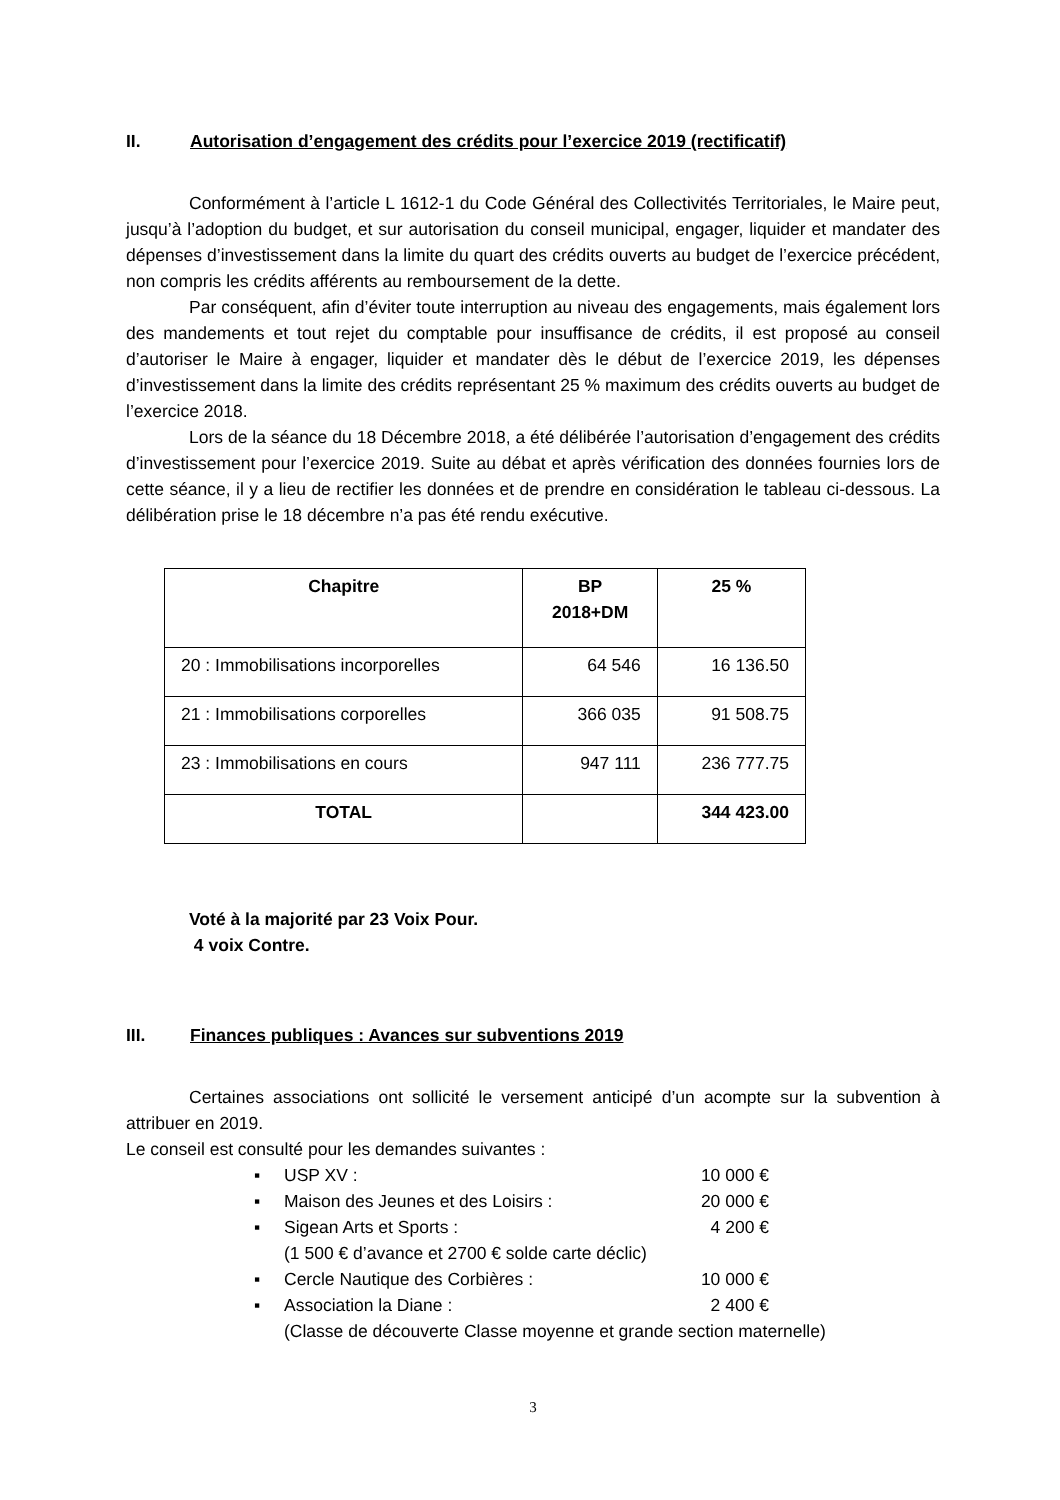II. Autorisation d’engagement des crédits pour l’exercice 2019 (rectificatif)
Conformément à l’article L 1612-1 du Code Général des Collectivités Territoriales, le Maire peut, jusqu’à l’adoption du budget, et sur autorisation du conseil municipal, engager, liquider et mandater des dépenses d’investissement dans la limite du quart des crédits ouverts au budget de l’exercice précédent, non compris les crédits afférents au remboursement de la dette.
Par conséquent, afin d’éviter toute interruption au niveau des engagements, mais également lors des mandements et tout rejet du comptable pour insuffisance de crédits, il est proposé au conseil d’autoriser le Maire à engager, liquider et mandater dès le début de l’exercice 2019, les dépenses d’investissement dans la limite des crédits représentant 25 % maximum des crédits ouverts au budget de l’exercice 2018.
Lors de la séance du 18 Décembre 2018, a été délibérée l’autorisation d’engagement des crédits d’investissement pour l’exercice 2019. Suite au débat et après vérification des données fournies lors de cette séance, il y a lieu de rectifier les données et de prendre en considération le tableau ci-dessous. La délibération prise le 18 décembre n’a pas été rendu exécutive.
| Chapitre | BP 2018+DM | 25 % |
| --- | --- | --- |
| 20 : Immobilisations incorporelles | 64 546 | 16 136.50 |
| 21 : Immobilisations corporelles | 366 035 | 91 508.75 |
| 23 : Immobilisations en cours | 947 111 | 236 777.75 |
| TOTAL | | 344 423.00 |
Voté à la majorité par 23 Voix Pour.
4 voix Contre.
III. Finances publiques : Avances sur subventions 2019
Certaines associations ont sollicité le versement anticipé d’un acompte sur la subvention à attribuer en 2019.
Le conseil est consulté pour les demandes suivantes :
▪ USP XV : 10 000 €
▪ Maison des Jeunes et des Loisirs : 20 000 €
▪ Sigean Arts et Sports : 4 200 €
(1 500 € d’avance et 2700 € solde carte déclic)
▪ Cercle Nautique des Corbières : 10 000 €
▪ Association la Diane : 2 400 €
(Classe de découverte Classe moyenne et grande section maternelle)
3